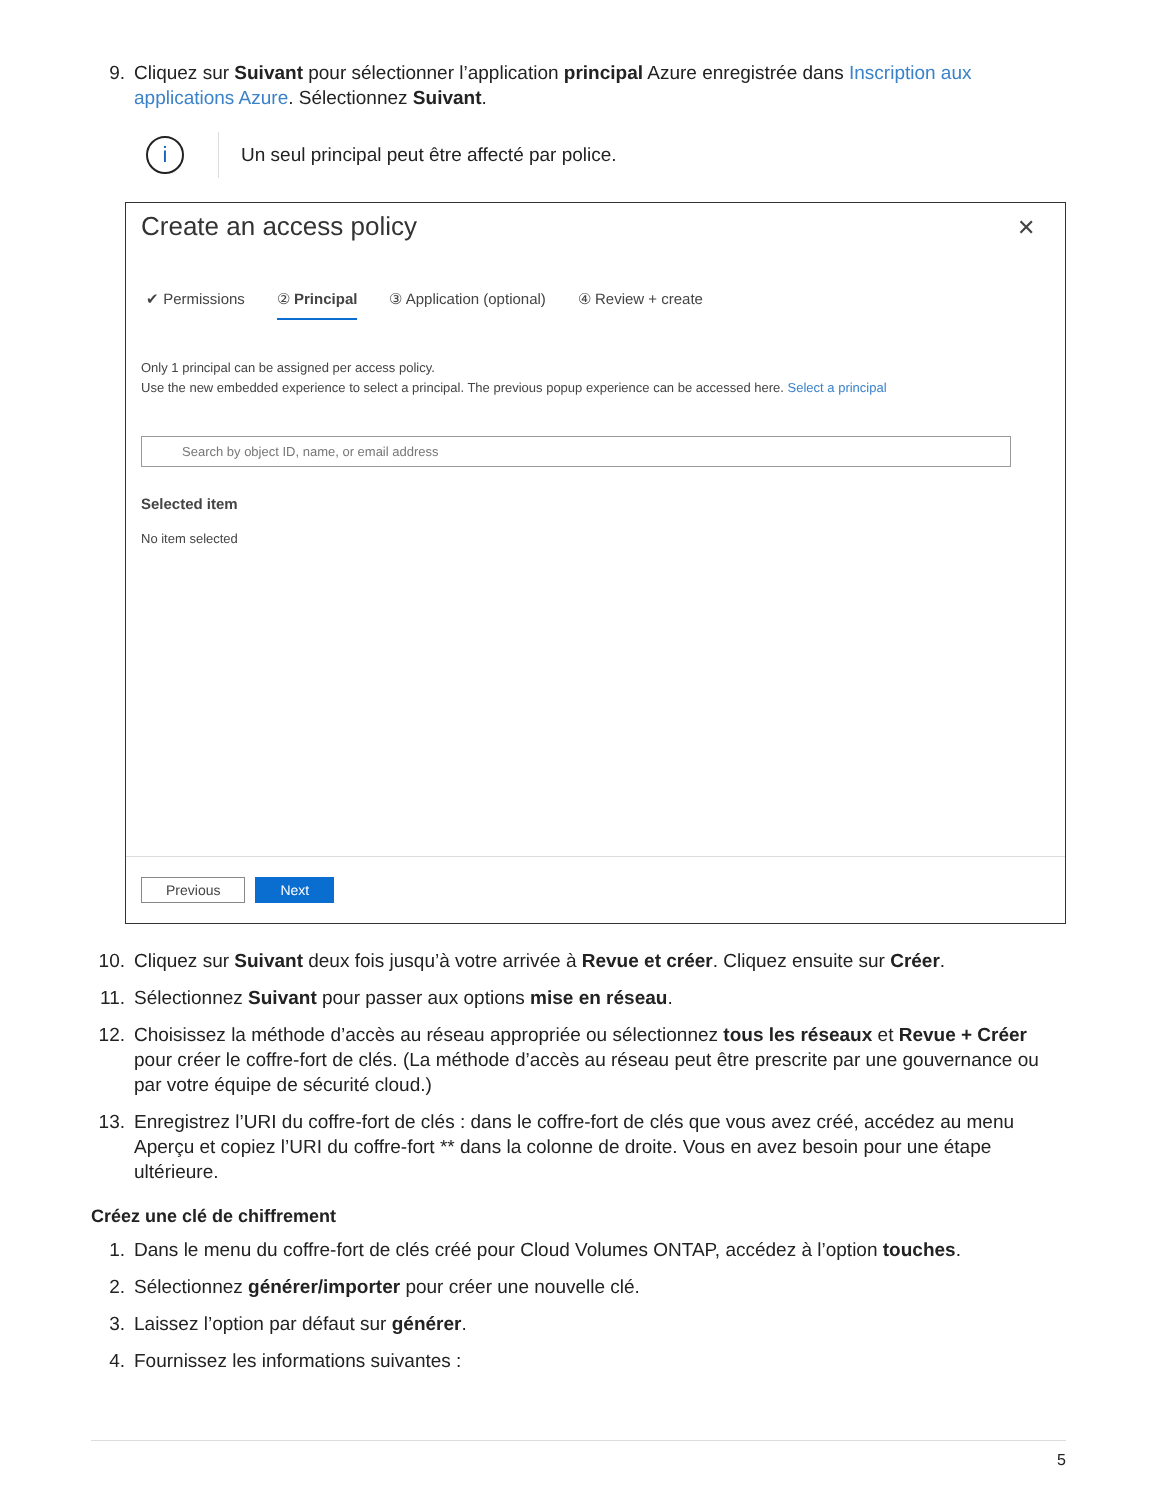9. Cliquez sur Suivant pour sélectionner l’application principal Azure enregistrée dans Inscription aux applications Azure. Sélectionnez Suivant.
i
Un seul principal peut être affecté par police.
Create an access policy
✕
✔ Permissions ② Principal ③ Application (optional) ④ Review + create
Only 1 principal can be assigned per access policy.
Use the new embedded experience to select a principal. The previous popup experience can be accessed here. Select a principal
Search by object ID, name, or email address
Selected item
No item selected
Previous Next
10.
Cliquez sur Suivant deux fois jusqu’à votre arrivée à Revue et créer. Cliquez ensuite sur Créer.
11.
Sélectionnez Suivant pour passer aux options mise en réseau.
12.
Choisissez la méthode d’accès au réseau appropriée ou sélectionnez tous les réseaux et Revue + Créer pour créer le coffre-fort de clés. (La méthode d’accès au réseau peut être prescrite par une gouvernance ou par votre équipe de sécurité cloud.)
13.
Enregistrez l’URI du coffre-fort de clés : dans le coffre-fort de clés que vous avez créé, accédez au menu Aperçu et copiez l’URI du coffre-fort ** dans la colonne de droite. Vous en avez besoin pour une étape ultérieure.
Créez une clé de chiffrement
1. Dans le menu du coffre-fort de clés créé pour Cloud Volumes ONTAP, accédez à l’option touches.
2. Sélectionnez générer/importer pour créer une nouvelle clé.
3. Laissez l’option par défaut sur générer.
4. Fournissez les informations suivantes :
5